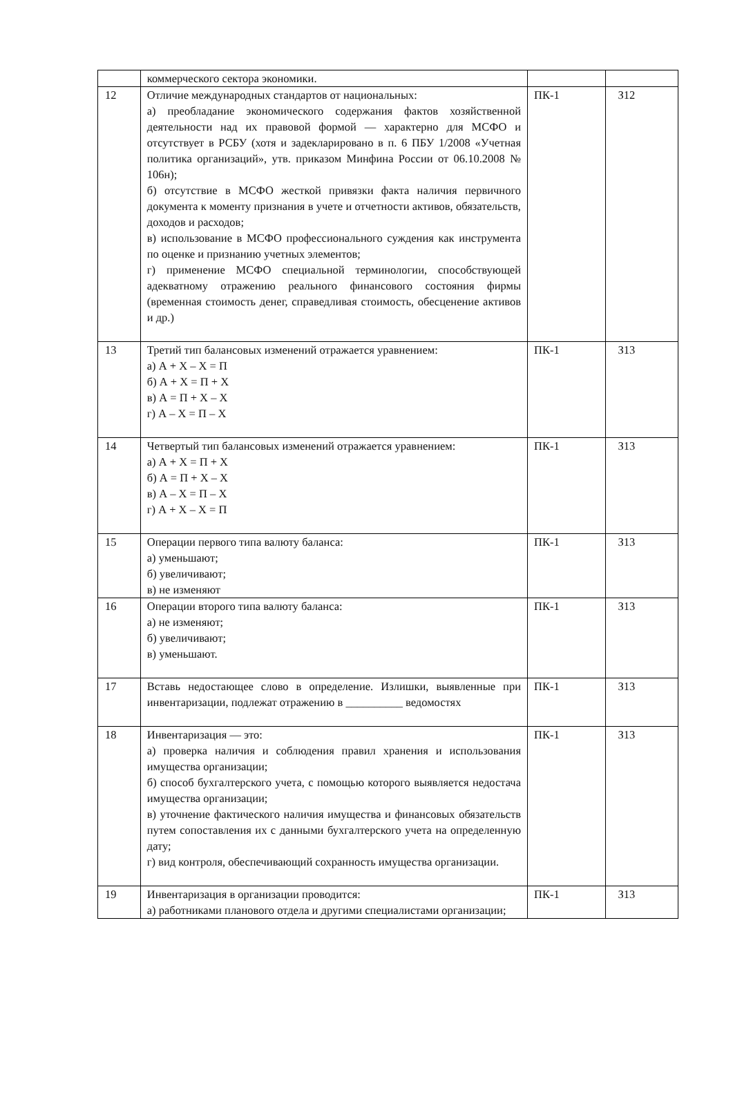| | коммерческого сектора экономики. | | |
| 12 | Отличие международных стандартов от национальных: а) преобладание экономического содержания фактов хозяйственной деятельности над их правовой формой — характерно для МСФО и отсутствует в РСБУ (хотя и задекларировано в п. 6 ПБУ 1/2008 «Учетная политика организаций», утв. приказом Минфина России от 06.10.2008 № 106н); б) отсутствие в МСФО жесткой привязки факта наличия первичного документа к моменту признания в учете и отчетности активов, обязательств, доходов и расходов; в) использование в МСФО профессионального суждения как инструмента по оценке и признанию учетных элементов; г) применение МСФО специальной терминологии, способствующей адекватному отражению реального финансового состояния фирмы (временная стоимость денег, справедливая стоимость, обесценение активов и др.) | ПК-1 | З12 |
| 13 | Третий тип балансовых изменений отражается уравнением: а) А + Х – Х = П б) А + Х = П + Х в) А = П + Х – Х г) А – Х = П – Х | ПК-1 | З13 |
| 14 | Четвертый тип балансовых изменений отражается уравнением: а) А + Х = П + Х б) А = П + Х – Х в) А – Х = П – Х г) А + Х – Х = П | ПК-1 | З13 |
| 15 | Операции первого типа валюту баланса: а) уменьшают; б) увеличивают; в) не изменяют | ПК-1 | З13 |
| 16 | Операции второго типа валюту баланса: а) не изменяют; б) увеличивают; в) уменьшают. | ПК-1 | З13 |
| 17 | Вставь недостающее слово в определение. Излишки, выявленные при инвентаризации, подлежат отражению в __________ ведомостях | ПК-1 | З13 |
| 18 | Инвентаризация — это: а) проверка наличия и соблюдения правил хранения и использования имущества организации; б) способ бухгалтерского учета, с помощью которого выявляется недостача имущества организации; в) уточнение фактического наличия имущества и финансовых обязательств путем сопоставления их с данными бухгалтерского учета на определенную дату; г) вид контроля, обеспечивающий сохранность имущества организации. | ПК-1 | З13 |
| 19 | Инвентаризация в организации проводится: а) работниками планового отдела и другими специалистами организации; | ПК-1 | З13 |